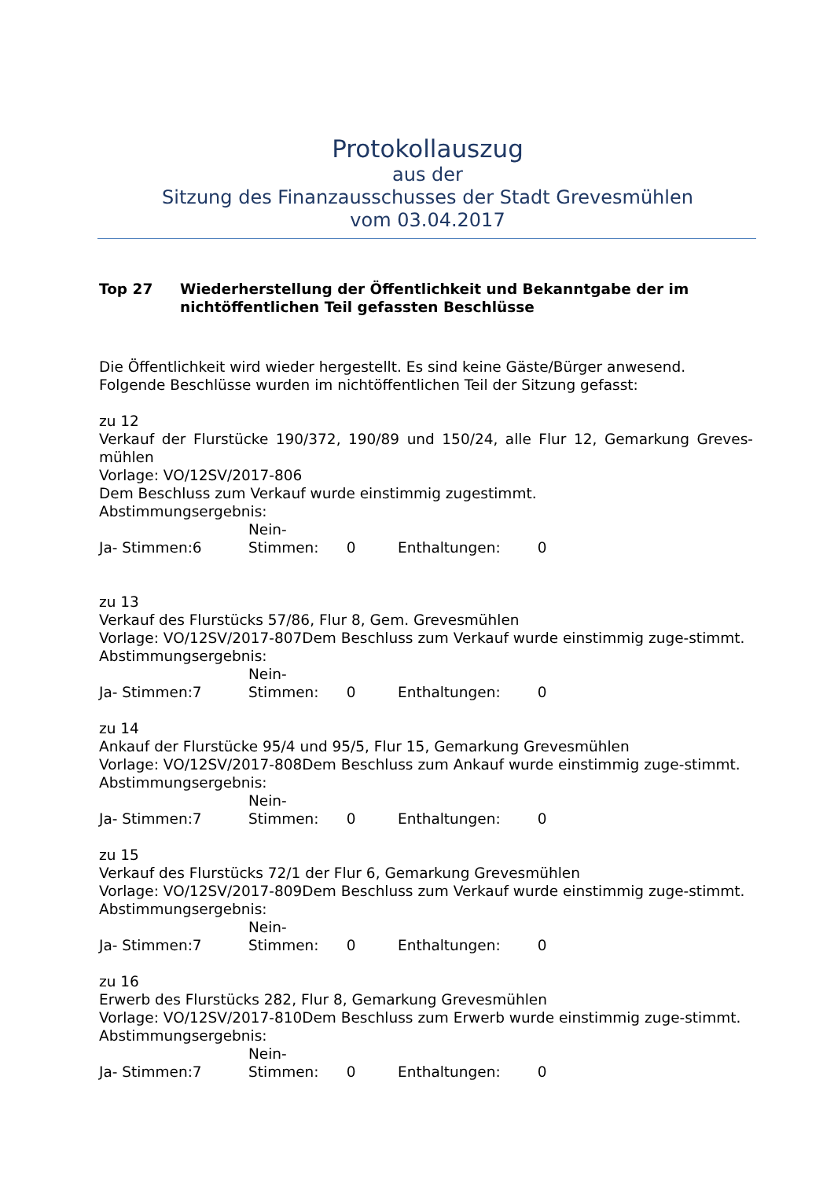Protokollauszug
aus der
Sitzung des Finanzausschusses der Stadt Grevesmühlen
vom 03.04.2017
Top 27 Wiederherstellung der Öffentlichkeit und Bekanntgabe der im nichtöffentlichen Teil gefassten Beschlüsse
Die Öffentlichkeit wird wieder hergestellt. Es sind keine Gäste/Bürger anwesend.
Folgende Beschlüsse wurden im nichtöffentlichen Teil der Sitzung gefasst:
zu 12
Verkauf der Flurstücke 190/372, 190/89 und 150/24, alle Flur 12, Gemarkung Greves-mühlen
Vorlage: VO/12SV/2017-806
Dem Beschluss zum Verkauf wurde einstimmig zugestimmt.
Abstimmungsergebnis:
Ja- Stimmen:6 Nein- Stimmen: 0 Enthaltungen: 0
zu 13
Verkauf des Flurstücks 57/86, Flur 8, Gem. Grevesmühlen
Vorlage: VO/12SV/2017-807Dem Beschluss zum Verkauf wurde einstimmig zuge-stimmt.
Abstimmungsergebnis:
Ja- Stimmen:7 Nein- Stimmen: 0 Enthaltungen: 0
zu 14
Ankauf der Flurstücke 95/4 und 95/5, Flur 15, Gemarkung Grevesmühlen
Vorlage: VO/12SV/2017-808Dem Beschluss zum Ankauf wurde einstimmig zuge-stimmt.
Abstimmungsergebnis:
Ja- Stimmen:7 Nein- Stimmen: 0 Enthaltungen: 0
zu 15
Verkauf des Flurstücks 72/1 der Flur 6, Gemarkung Grevesmühlen
Vorlage: VO/12SV/2017-809Dem Beschluss zum Verkauf wurde einstimmig zuge-stimmt.
Abstimmungsergebnis:
Ja- Stimmen:7 Nein- Stimmen: 0 Enthaltungen: 0
zu 16
Erwerb des Flurstücks 282, Flur 8, Gemarkung Grevesmühlen
Vorlage: VO/12SV/2017-810Dem Beschluss zum Erwerb wurde einstimmig zuge-stimmt.
Abstimmungsergebnis:
Ja- Stimmen:7 Nein- Stimmen: 0 Enthaltungen: 0